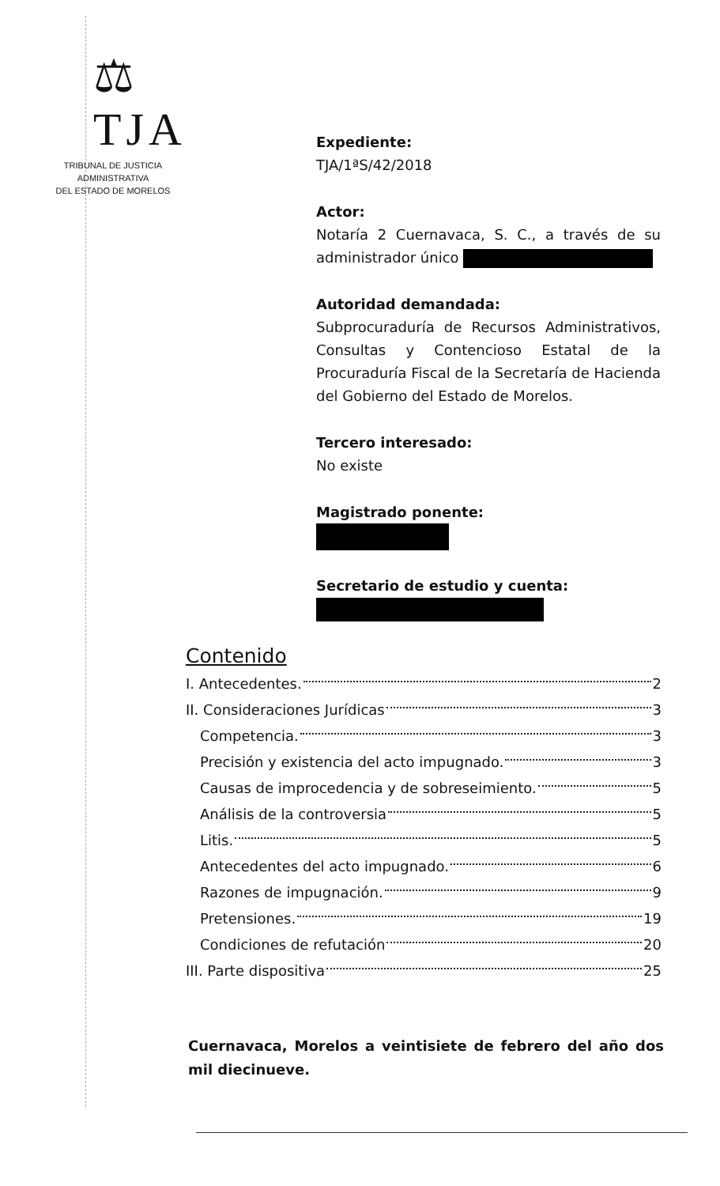⚖ TJA
TRIBUNAL DE JUSTICIA ADMINISTRATIVA
DEL ESTADO DE MORELOS
Expediente:
TJA/1ªS/42/2018
Actor:
Notaría 2 Cuernavaca, S. C., a través de su administrador único
Autoridad demandada:
Subprocuraduría de Recursos Administrativos, Consultas y Contencioso Estatal de la Procuraduría Fiscal de la Secretaría de Hacienda del Gobierno del Estado de Morelos.
Tercero interesado:
No existe
Magistrado ponente:
Secretario de estudio y cuenta:
Contenido
I. Antecedentes. 2
II. Consideraciones Jurídicas 3
Competencia. 3
Precisión y existencia del acto impugnado. 3
Causas de improcedencia y de sobreseimiento. 5
Análisis de la controversia 5
Litis. 5
Antecedentes del acto impugnado. 6
Razones de impugnación. 9
Pretensiones. 19
Condiciones de refutación 20
III. Parte dispositiva 25
Cuernavaca, Morelos a veintisiete de febrero del año dos mil diecinueve.